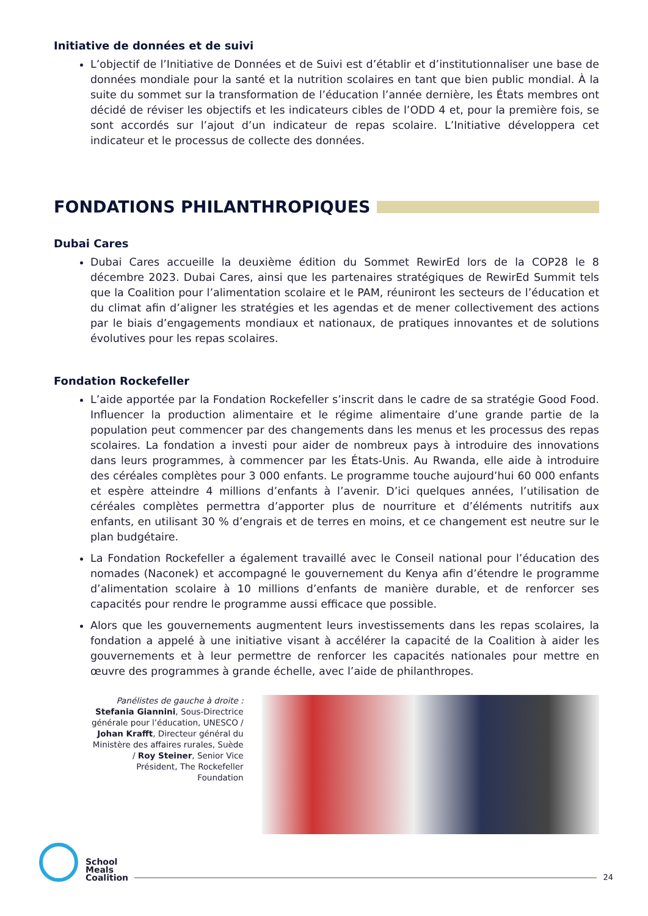Initiative de données et de suivi
L’objectif de l’Initiative de Données et de Suivi est d’établir et d’institutionnaliser une base de données mondiale pour la santé et la nutrition scolaires en tant que bien public mondial. À la suite du sommet sur la transformation de l’éducation l’année dernière, les États membres ont décidé de réviser les objectifs et les indicateurs cibles de l’ODD 4 et, pour la première fois, se sont accordés sur l’ajout d’un indicateur de repas scolaire. L’Initiative développera cet indicateur et le processus de collecte des données.
FONDATIONS PHILANTHROPIQUES
Dubai Cares
Dubai Cares accueille la deuxième édition du Sommet RewirEd lors de la COP28 le 8 décembre 2023. Dubai Cares, ainsi que les partenaires stratégiques de RewirEd Summit tels que la Coalition pour l’alimentation scolaire et le PAM, réuniront les secteurs de l’éducation et du climat afin d’aligner les stratégies et les agendas et de mener collectivement des actions par le biais d’engagements mondiaux et nationaux, de pratiques innovantes et de solutions évolutives pour les repas scolaires.
Fondation Rockefeller
L’aide apportée par la Fondation Rockefeller s’inscrit dans le cadre de sa stratégie Good Food. Influencer la production alimentaire et le régime alimentaire d’une grande partie de la population peut commencer par des changements dans les menus et les processus des repas scolaires. La fondation a investi pour aider de nombreux pays à introduire des innovations dans leurs programmes, à commencer par les États-Unis. Au Rwanda, elle aide à introduire des céréales complètes pour 3 000 enfants. Le programme touche aujourd’hui 60 000 enfants et espère atteindre 4 millions d’enfants à l’avenir. D’ici quelques années, l’utilisation de céréales complètes permettra d’apporter plus de nourriture et d’éléments nutritifs aux enfants, en utilisant 30 % d’engrais et de terres en moins, et ce changement est neutre sur le plan budgétaire.
La Fondation Rockefeller a également travaillé avec le Conseil national pour l’éducation des nomades (Naconek) et accompagné le gouvernement du Kenya afin d’étendre le programme d’alimentation scolaire à 10 millions d’enfants de manière durable, et de renforcer ses capacités pour rendre le programme aussi efficace que possible.
Alors que les gouvernements augmentent leurs investissements dans les repas scolaires, la fondation a appelé à une initiative visant à accélérer la capacité de la Coalition à aider les gouvernements et à leur permettre de renforcer les capacités nationales pour mettre en œuvre des programmes à grande échelle, avec l’aide de philanthropes.
Panélistes de gauche à droite : Stefania Giannini, Sous-Directrice générale pour l’éducation, UNESCO / Johan Krafft, Directeur général du Ministère des affaires rurales, Suède / Roy Steiner, Senior Vice Président, The Rockefeller Foundation
School
Meals
Coalition
24